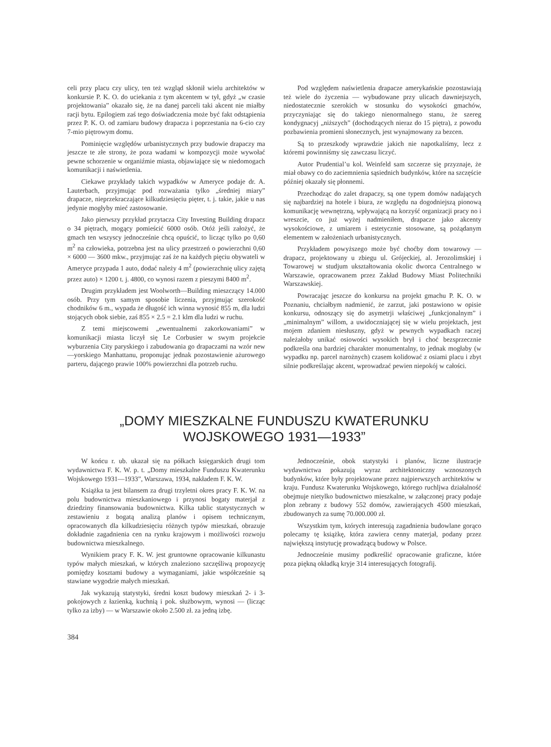celi przy placu czy ulicy, ten też wzgląd skłonił wielu architektów w konkursie P. K. O. do uciekania z tym akcentem w tył, gdyż „w czasie projektowania” okazało się, że na danej parceli taki akcent nie miałby racji bytu. Epilogiem zaś tego doświadczenia może być fakt odstąpienia przez P. K. O. od zamiaru budowy drapacza i poprzestania na 6-cio czy 7-mio piętrowym domu.
Pominięcie względów urbanistycznych przy budowie drapaczy ma jeszcze te złe strony, że poza wadami w kompozycji może wywołać pewne schorzenie w organiźmie miasta, objawiające się w niedomogach komunikacji i naświetlenia.
Ciekawe przykłady takich wypadków w Ameryce podaje dr. A. Lauterbach, przyjmując pod rozważania tylko „średniej miary” drapacze, nieprzekraczające kilkudziesięciu pięter, t. j. takie, jakie u nas jedynie mogłyby mieć zastosowanie.
Jako pierwszy przykład przytacza City Investing Building drapacz o 34 piętrach, mogący pomieścić 6000 osób. Otóż jeśli założyć, że gmach ten wszyscy jednocześnie chcą opuścić, to licząc tylko po 0,60 m<sup>2</sup> na człowieka, potrzebna jest na ulicy przestrzeń o powierzchni 0,60 × 6000 — 3600 mkw., przyjmując zaś że na każdych pięciu obywateli w Ameryce przypada 1 auto, dodać należy 4 m<sup>2</sup> (powierzchnię ulicy zajętą przez auto) × 1200 t. j. 4800, co wynosi razem z pieszymi 8400 m<sup>2</sup>.
Drugim przykładem jest Woolworth—Building mieszczący 14.000 osób. Przy tym samym sposobie liczenia, przyjmując szerokość chodników 6 m., wypada że długość ich winna wynosić 855 m, dla ludzi stojących obok siebie, zaś 855 × 2.5 = 2.1 klm dla ludzi w ruchu.
Z temi miejscowemi „ewentualnemi zakorkowaniami” w komunikacji miasta liczył się Le Corbusier w swym projekcie wyburzenia City paryskiego i zabudowania go drapaczami na wzór new—yorskiego Manhattanu, proponując jednak pozostawienie ażurowego parteru, dającego prawie 100% powierzchni dla potrzeb ruchu.
Pod względem naświetlenia drapacze amerykańskie pozostawiają też wiele do życzenia — wybudowane przy ulicach dawniejszych, niedostatecznie szerokich w stosunku do wysokości gmachów, przyczyniając się do takiego nienormalnego stanu, że szereg kondygnacyj „niższych” (dochodzących nieraz do 15 piętra), z powodu pozbawienia promieni słonecznych, jest wynajmowany za bezcen.
Są to przeszkody wprawdzie jakich nie napotkaliśmy, lecz z któremi powinniśmy się zawczasu liczyć.
Autor Prudential’u kol. Weinfeld sam szczerze się przyznaje, że miał obawy co do zaciemnienia sąsiednich budynków, które na szczęście później okazały się płonnemi.
Przechodząc do zalet drapaczy, są one typem domów nadających się najbardziej na hotele i biura, ze względu na dogodniejszą pionową komunikację wewnętrzną, wpływającą na korzyść organizacji pracy no i wreszcie, co już wyżej nadmieniłem, drapacze jako akcenty wysokościowe, z umiarem i estetycznie stosowane, są pożądanym elementem w założeniach urbanistycznych.
Przykładem powyższego może być choćby dom towarowy — drapacz, projektowany u zbiegu ul. Grójeckiej, al. Jerozolimskiej i Towarowej w studjum ukształtowania okolic dworca Centralnego w Warszawie, opracowanem przez Zakład Budowy Miast Politechniki Warszawskiej.
Powracając jeszcze do konkursu na projekt gmachu P. K. O. w Poznaniu, chciałbym nadmienić, że zarzut, jaki postawiono w opisie konkursu, odnoszący się do asymetrji właściwej „funkcjonalnym” i „minimalnym” willom, a uwidoczniającej się w wielu projektach, jest mojem zdaniem niesłuszny, gdyż w pewnych wypadkach raczej należałoby unikać osiowości wysokich brył i choć bezsprzecznie podkreśla ona bardziej charakter monumentalny, to jednak mogłaby (w wypadku np. parcel narożnych) czasem kolidować z osiami placu i zbyt silnie podkreślając akcent, wprowadzać pewien niepokój w całości.
„DOMY MIESZKALNE FUNDUSZU KWATERUNKU
WOJSKOWEGO 1931—1933”
W końcu r. ub. ukazał się na półkach księgarskich drugi tom wydawnictwa F. K. W. p. t. „Domy mieszkalne Funduszu Kwaterunku Wojskowego 1931—1933”, Warszawa, 1934, nakładem F. K. W.
Książka ta jest bilansem za drugi trzyletni okres pracy F. K. W. na polu budownictwa mieszkaniowego i przynosi bogaty materjał z dziedziny finansowania budownictwa. Kilka tablic statystycznych w zestawieniu z bogatą analizą planów i opisem technicznym, opracowanych dla kilkudziesięciu różnych typów mieszkań, obrazuje dokładnie zagadnienia cen na rynku krajowym i możliwości rozwoju budownictwa mieszkalnego.
Wynikiem pracy F. K. W. jest gruntowne opracowanie kilkunastu typów małych mieszkań, w których znaleziono szczęśliwą propozycję pomiędzy kosztami budowy a wymaganiami, jakie współcześnie są stawiane wygodzie małych mieszkań.
Jak wykazują statystyki, średni koszt budowy mieszkań 2- i 3-pokojowych z łazienką, kuchnią i pok. służbowym, wynosi — (licząc tylko za izby) — w Warszawie około 2.500 zł. za jedną izbę.
Jednocześnie, obok statystyki i planów, liczne ilustracje wydawnictwa pokazują wyraz architektoniczny wznoszonych budynków, które były projektowane przez najpierwszych architektów w kraju. Fundusz Kwaterunku Wojskowego, którego ruchljwa działalność obejmuje nietylko budownictwo mieszkalne, w załączonej pracy podaje plon zebrany z budowy 552 domów, zawierających 4500 mieszkań, zbudowanych za sumę 70.000.000 zł.
Wszystkim tym, których interesują zagadnienia budowlane gorąco polecamy tę książkę, która zawiera cenny materjał, podany przez największą instytucję prowadzącą budowy w Polsce.
Jednocześnie musimy podkreślić opracowanie graficzne, które poza piękną okładką kryje 314 interesujących fotografij.
384